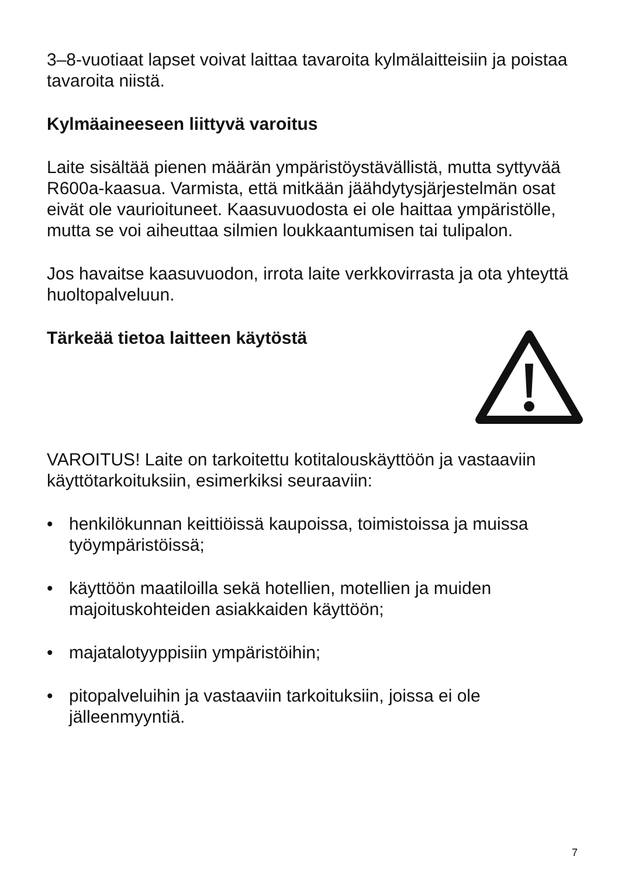3–8-vuotiaat lapset voivat laittaa tavaroita kylmälaitteisiin ja poistaa tavaroita niistä.
Kylmäaineeseen liittyvä varoitus
Laite sisältää pienen määrän ympäristöystävällistä, mutta syttyvää R600a-kaasua. Varmista, että mitkään jäähdytysjärjestelmän osat eivät ole vaurioituneet. Kaasuvuodosta ei ole haittaa ympäristölle, mutta se voi aiheuttaa silmien loukkaantumisen tai tulipalon.
Jos havaitse kaasuvuodon, irrota laite verkkovirrasta ja ota yhteyttä huoltopalveluun.
Tärkeää tietoa laitteen käytöstä
VAROITUS! Laite on tarkoitettu kotitalouskäyttöön ja vastaaviin käyttötarkoituksiin, esimerkiksi seuraaviin:
• henkilökunnan keittiöissä kaupoissa, toimistoissa ja muissa työympäristöissä;
• käyttöön maatiloilla sekä hotellien, motellien ja muiden majoituskohteiden asiakkaiden käyttöön;
• majatalotyyppisiin ympäristöihin;
• pitopalveluihin ja vastaaviin tarkoituksiin, joissa ei ole jälleenmyyntiä.
7